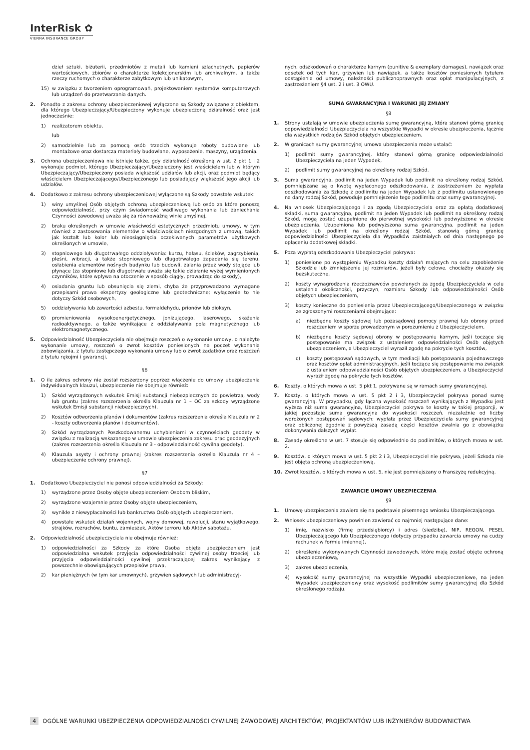InterRisk ✿
VIENNA INSURANCE GROUP
dzieł sztuki, biżuterii, przedmiotów z metali lub kamieni szlachetnych, papierów wartościowych, zbiorów o charakterze kolekcjonerskim lub archiwalnym, a także rzeczy ruchomych o charakterze zabytkowym lub unikatowym,
15) w związku z tworzeniem oprogramowań, projektowaniem systemów komputerowych lub urządzeń do przetwarzania danych.
2. Ponadto z zakresu ochrony ubezpieczeniowej wyłączone są Szkody związane z obiektem, dla którego Ubezpieczający/Ubezpieczony wykonuje ubezpieczoną działalność oraz jest jednocześnie:
1) realizatorem obiektu,
lub
2) samodzielnie lub za pomocą osób trzecich wykonuje roboty budowlane lub montażowe oraz dostarcza materiały budowlane, wyposażenie, maszyny, urządzenia.
3. Ochrona ubezpieczeniowa nie istnieje także, gdy działalność określoną w ust. 2 pkt 1 i 2 wykonuje podmiot, którego Ubezpieczający/Ubezpieczony jest właścicielem lub w którym Ubezpieczający/Ubezpieczony posiada większość udziałów lub akcji, oraz podmiot będący właścicielem Ubezpieczającego/Ubezpieczonego lub posiadający większość jego akcji lub udziałów.
4. Dodatkowo z zakresu ochrony ubezpieczeniowej wyłączone są Szkody powstałe wskutek:
1) winy umyślnej Osób objętych ochroną ubezpieczeniową lub osób za które ponoszą odpowiedzialność, przy czym świadomość wadliwego wykonania lub zaniechania Czynności zawodowej uważa się za równoważną winie umyślnej,
2) braku określonych w umowie właściwości estetycznych przedmiotu umowy, w tym również z zastosowania elementów o właściwościach niezgodnych z umową, takich jak kształt lub kolor lub nieosiągnięcia oczekiwanych parametrów użytkowych określonych w umowie,
3) stopniowego lub długotrwałego oddziaływania: kurzu, hałasu, ścieków, zagrzybienia, pleśni, wibracji, a także stopniowego lub długotrwałego zapadania się terenu, osłabienia elementów nośnych budynku lub budowli, zalania przez wody stojące lub płynące (za stopniowe lub długotrwałe uważa się takie działanie wyżej wymienionych czynników, które wpływa na otoczenie w sposób ciągły, prowadząc do szkody),
4) osiadania gruntu lub obsunięcia się ziemi, chyba że przyprowadzono wymagane przepisami prawa ekspertyzy geologiczne lub geotechniczne; wyłączenie to nie dotyczy Szkód osobowych,
5) oddziaływania lub zawartości azbestu, formaldehydu, prionów lub dioksyn,
6) promieniowania wysokoenergetycznego, jonizującego, laserowego, skażenia radioaktywnego, a także wynikające z oddziaływania pola magnetycznego lub elektromagnetycznego.
5. Odpowiedzialność Ubezpieczyciela nie obejmuje roszczeń o wykonanie umowy, o należyte wykonanie umowy, roszczeń o zwrot kosztów poniesionych na poczet wykonania zobowiązania, z tytułu zastępczego wykonania umowy lub o zwrot zadatków oraz roszczeń z tytułu rękojmi i gwarancji.
§6
1. O ile zakres ochrony nie został rozszerzony poprzez włączenie do umowy ubezpieczenia indywidualnych klauzul, ubezpieczenie nie obejmuje również:
1) Szkód wyrządzonych wskutek Emisji substancji niebezpiecznych do powietrza, wody lub gruntu (zakres rozszerzenia określa Klauzula nr 1 – OC za szkody wyrządzone wskutek Emisji substancji niebezpiecznych),
2) Kosztów odtworzenia planów i dokumentów (zakres rozszerzenia określa Klauzula nr 2 - koszty odtworzenia planów i dokumentów),
3) Szkód wyrządzonych Poszkodowanemu uchybieniami w czynnościach geodety w związku z realizacją wskazanego w umowie ubezpieczenia zakresu prac geodezyjnych (zakres rozszerzenia określa Klauzula nr 3 - odpowiedzialność cywilna geodety),
4) Klauzula asysty i ochrony prawnej (zakres rozszerzenia określa Klauzula nr 4 – ubezpieczenie ochrony prawnej).
§7
1. Dodatkowo Ubezpieczyciel nie ponosi odpowiedzialności za Szkody:
1) wyrządzone przez Osoby objęte ubezpieczeniem Osobom bliskim,
2) wyrządzone wzajemnie przez Osoby objęte ubezpieczeniem,
3) wynikłe z niewypłacalności lub bankructwa Osób objętych ubezpieczeniem,
4) powstałe wskutek działań wojennych, wojny domowej, rewolucji, stanu wyjątkowego, strajków, rozruchów, buntu, zamieszek, Aktów terroru lub Aktów sabotażu.
2. Odpowiedzialność ubezpieczyciela nie obejmuje również:
1) odpowiedzialności za Szkody za które Osoba objęta ubezpieczeniem jest odpowiedzialna wskutek przyjęcia odpowiedzialności cywilnej osoby trzeciej lub przyjęcia odpowiedzialności cywilnej przekraczającej zakres wynikający z powszechnie obowiązujących przepisów prawa,
2) kar pieniężnych (w tym kar umownych), grzywien sądowych lub administracyj-
nych, odszkodowań o charakterze karnym (punitive & exemplary damages), nawiązek oraz odsetek od tych kar, grzywien lub nawiązek, a także kosztów poniesionych tytułem odstąpienia od umowy, należności publicznoprawnych oraz opłat manipulacyjnych, z zastrzeżeniem §4 ust. 2 i ust. 3 OWU.
SUMA GWARANCYJNA I WARUNKI JEJ ZMIANY
§8
1. Strony ustalają w umowie ubezpieczenia sumę gwarancyjną, która stanowi górną granicę odpowiedzialności Ubezpieczyciela na wszystkie Wypadki w okresie ubezpieczenia, łącznie dla wszystkich rodzajów Szkód objętych ubezpieczeniem.
2. W granicach sumy gwarancyjnej umowa ubezpieczenia może ustalać:
1) podlimit sumy gwarancyjnej, który stanowi górną granicę odpowiedzialności Ubezpieczyciela na jeden Wypadek,
2) podlimit sumy gwarancyjnej na określony rodzaj Szkód.
3. Suma gwarancyjna, podlimit na jeden Wypadek lub podlimit na określony rodzaj Szkód, pomniejszane są o kwotę wypłaconego odszkodowania, z zastrzeżeniem że wypłata odszkodowania za Szkodę z podlimitu na jeden Wypadek lub z podlimitu ustanowionego na dany rodzaj Szkód, powoduje pomniejszenie tego podlimitu oraz sumy gwarancyjnej.
4. Na wniosek Ubezpieczającego i za zgodą Ubezpieczyciela oraz za opłatą dodatkowej składki, suma gwarancyjna, podlimit na jeden Wypadek lub podlimit na określony rodzaj Szkód, mogą zostać uzupełnione do pierwotnej wysokości lub podwyższone w okresie ubezpieczenia. Uzupełniona lub podwyższona suma gwarancyjna, podlimit na jeden Wypadek lub podlimit na określony rodzaj Szkód, stanowią górną granicę odpowiedzialności Ubezpieczyciela dla Wypadków zaistniałych od dnia następnego po opłaceniu dodatkowej składki.
5. Poza wypłatą odszkodowania Ubezpieczyciel pokrywa:
1) poniesione po wystąpieniu Wypadku koszty działań mających na celu zapobieżenie Szkodzie lub zmniejszenie jej rozmiarów, jeżeli były celowe, chociażby okazały się bezskuteczne,
2) koszty wynagrodzenia rzeczoznawców powołanych za zgodą Ubezpieczyciela w celu ustalenia okoliczności, przyczyn, rozmiaru Szkody lub odpowiedzialności Osób objętych ubezpieczeniem,
3) koszty konieczne do poniesienia przez Ubezpieczającego/Ubezpieczonego w związku ze zgłoszonymi roszczeniami obejmujące:
a) niezbędne koszty sądowej lub pozasądowej pomocy prawnej lub obrony przed roszczeniem w sporze prowadzonym w porozumieniu z Ubezpieczycielem,
b) niezbędne koszty sądowej obrony w postępowaniu karnym, jeśli toczące się postępowanie ma związek z ustaleniem odpowiedzialności Osób objętych ubezpieczeniem, a Ubezpieczyciel wyraził zgodę na pokrycie tych kosztów,
c) koszty postępowań sądowych, w tym mediacji lub postępowania pojednawczego oraz kosztów opłat administracyjnych, jeśli toczące się postępowanie ma związek z ustaleniem odpowiedzialności Osób objętych ubezpieczeniem, a Ubezpieczyciel wyraził zgodę na pokrycie tych kosztów.
6. Koszty, o których mowa w ust. 5 pkt 1, pokrywane są w ramach sumy gwarancyjnej.
7. Koszty, o których mowa w ust. 5 pkt 2 i 3, Ubezpieczyciel pokrywa ponad sumę gwarancyjną. W przypadku, gdy łączna wysokość roszczeń wynikających z Wypadku jest wyższa niż suma gwarancyjna, Ubezpieczyciel pokrywa te koszty w takiej proporcji, w jakiej pozostaje suma gwarancyjna do wysokości roszczeń, niezależnie od liczby wdrożonych postępowań sądowych; wypłata przez Ubezpieczyciela sumy gwarancyjnej oraz obliczonej zgodnie z powyższą zasadą części kosztów zwalnia go z obowiązku dokonywania dalszych wypłat.
8. Zasady określone w ust. 7 stosuje się odpowiednio do podlimitów, o których mowa w ust. 2.
9. Kosztów, o których mowa w ust. 5 pkt 2 i 3, Ubezpieczyciel nie pokrywa, jeżeli Szkoda nie jest objęta ochroną ubezpieczeniową.
10. Zwrot kosztów, o których mowa w ust. 5, nie jest pomniejszany o Franszyzę redukcyjną.
ZAWARCIE UMOWY UBEZPIECZENIA
§9
1. Umowę ubezpieczenia zawiera się na podstawie pisemnego wniosku Ubezpieczającego.
2. Wniosek ubezpieczeniowy powinien zawierać co najmniej następujące dane:
1) imię, nazwisko (firmę przedsiębiorcy) i adres (siedzibę), NIP, REGON, PESEL Ubezpieczającego lub Ubezpieczonego (dotyczy przypadku zawarcia umowy na cudzy rachunek w formie imiennej),
2) określenie wykonywanych Czynności zawodowych, które mają zostać objęte ochroną ubezpieczeniową,
3) zakres ubezpieczenia,
4) wysokość sumy gwarancyjnej na wszystkie Wypadki ubezpieczeniowe, na jeden Wypadek ubezpieczeniowy oraz wysokość podlimitów sumy gwarancyjnej dla Szkód określonego rodzaju,
4 OGÓLNE WARUNKI UBEZPIECZENIA ODPOWIEDZIALNOŚCI CYWILNEJ ZAWODOWEJ ARCHITEKTÓW, PROJEKTANTÓW LUB INŻYNIERÓW BUDOWNICTWA